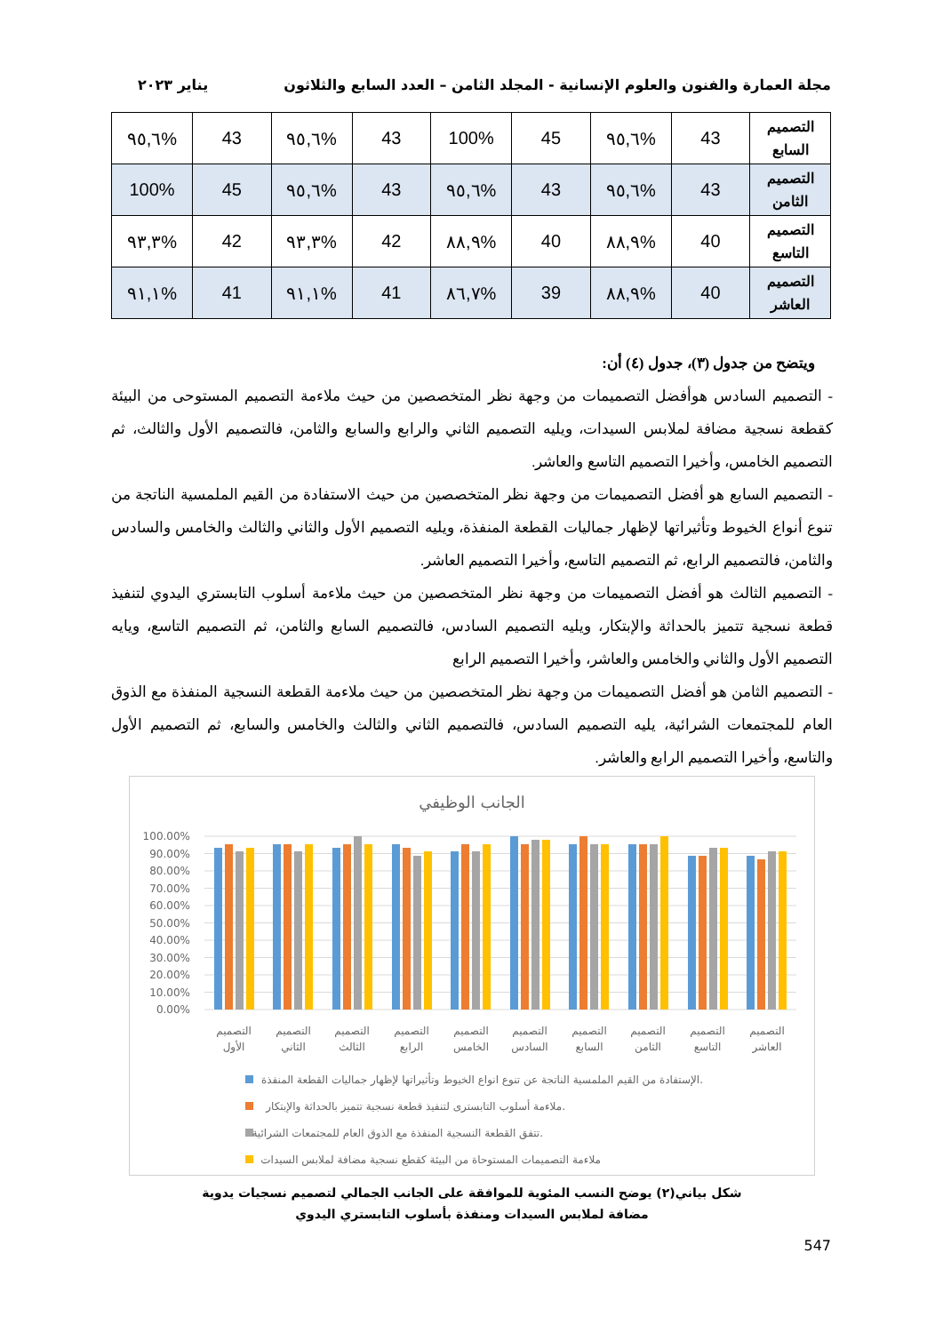مجلة العمارة والفنون والعلوم الإنسانية - المجلد الثامن – العدد السابع والثلاثون يناير ٢٠٢٣
| التصميم السابع | 43 | %٩٥,٦ | 45 | 100% | 43 | %٩٥,٦ | 43 | %٩٥,٦ |
| التصميم الثامن | 43 | %٩٥,٦ | 43 | %٩٥,٦ | 43 | %٩٥,٦ | 45 | 100% |
| التصميم التاسع | 40 | %٨٨,٩ | 40 | %٨٨,٩ | 42 | %٩٣,٣ | 42 | %٩٣,٣ |
| التصميم العاشر | 40 | %٨٨,٩ | 39 | %٨٦,٧ | 41 | %٩١,١ | 41 | %٩١,١ |
ويتضح من جدول (٣)، جدول (٤) أن:
- التصميم السادس هوأفضل التصميمات من وجهة نظر المتخصصين من حيث ملاءمة التصميم المستوحى من البيئة كقطعة نسجية مضافة لملابس السيدات، ويليه التصميم الثاني والرابع والسابع والثامن، فالتصميم الأول والثالث، ثم التصميم الخامس، وأخيرا التصميم التاسع والعاشر.
- التصميم السابع هو أفضل التصميمات من وجهة نظر المتخصصين من حيث الاستفادة من القيم الملمسية الناتجة من تنوع أنواع الخيوط وتأثيراتها لإظهار جماليات القطعة المنفذة، ويليه التصميم الأول والثاني والثالث والخامس والسادس والثامن، فالتصميم الرابع، ثم التصميم التاسع، وأخيرا التصميم العاشر.
- التصميم الثالث هو أفضل التصميمات من وجهة نظر المتخصصين من حيث ملاءمة أسلوب التابستري اليدوي لتنفيذ قطعة نسجية تتميز بالحداثة والإبتكار، ويليه التصميم السادس، فالتصميم السابع والثامن، ثم التصميم التاسع، ويايه التصميم الأول والثاني والخامس والعاشر، وأخيرا التصميم الرابع
- التصميم الثامن هو أفضل التصميمات من وجهة نظر المتخصصين من حيث ملاءمة القطعة النسجية المنفذة مع الذوق العام للمجتمعات الشرائية، يليه التصميم السادس، فالتصميم الثاني والثالث والخامس والسابع، ثم التصميم الأول والتاسع، وأخيرا التصميم الرابع والعاشر.
الجانب الوظيفي
100.00%
90.00%
80.00%
70.00%
60.00%
50.00%
40.00%
30.00%
20.00%
10.00%
0.00%
التصميم
الأول
التصميم
الثاني
التصميم
الثالث
التصميم
الرابع
التصميم
الخامس
التصميم
السادس
التصميم
السابع
التصميم
الثامن
التصميم
التاسع
التصميم
العاشر
الإستفادة من القيم الملمسية الناتجة عن تنوع انواع الخيوط وتأثيراتها لإظهار جماليات القطعة المنفذة.
ملاءمة أسلوب التابسترى لتنفيذ قطعة نسجية تتميز بالحداثة والإبتكار.
تتفق القطعة النسجية المنفذة مع الذوق العام للمجتمعات الشرائية.
ملاءمة التصميمات المستوحاة من البيئة كقطع نسجية مضافة لملابس السيدات
شكل بياني(٢) يوضح النسب المئوية للموافقة على الجانب الجمالي لتصميم نسجيات يدوية
مضافة لملابس السيدات ومنفذة بأسلوب التابستري اليدوي
547